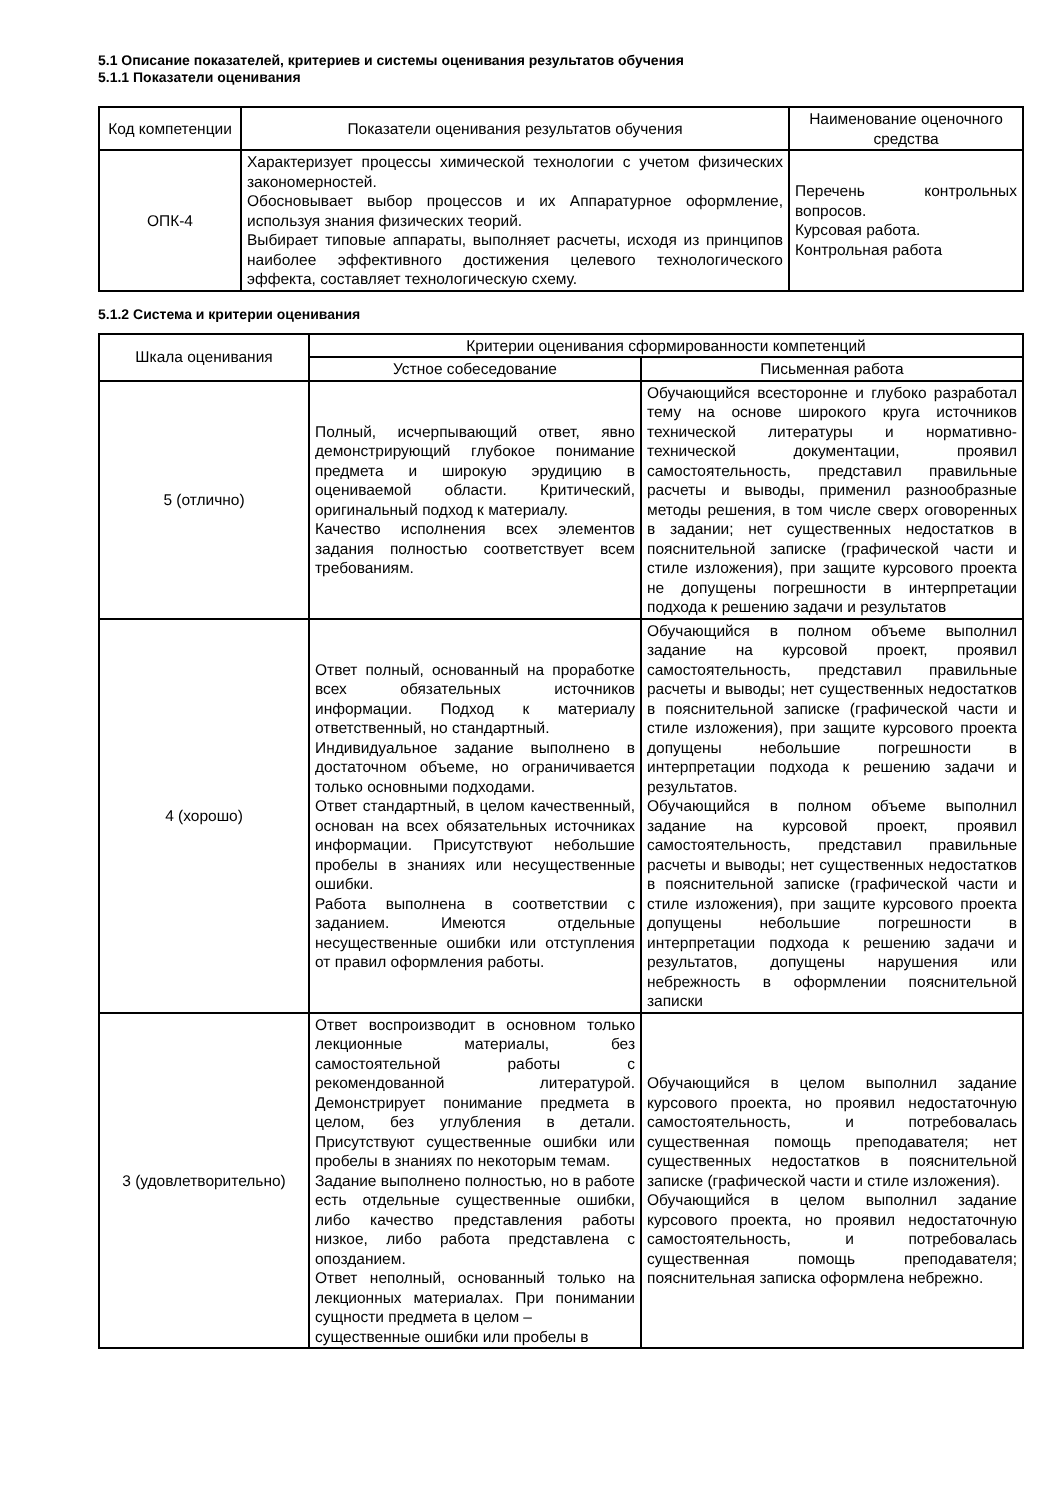5.1 Описание показателей, критериев и системы оценивания результатов обучения
5.1.1 Показатели оценивания
| Код компетенции | Показатели оценивания результатов обучения | Наименование оценочного средства |
| --- | --- | --- |
| ОПК-4 | Характеризует процессы химической технологии с учетом физических закономерностей. Обосновывает выбор процессов и их Аппаратурное оформление, используя знания физических теорий. Выбирает типовые аппараты, выполняет расчеты, исходя из принципов наиболее эффективного достижения целевого технологического эффекта, составляет технологическую схему. | Перечень контрольных вопросов. Курсовая работа. Контрольная работа |
5.1.2 Система и критерии оценивания
| Шкала оценивания | Критерии оценивания сформированности компетенций | |
| --- | --- | --- |
| | Устное собеседование | Письменная работа |
| 5 (отлично) | Полный, исчерпывающий ответ, явно демонстрирующий глубокое понимание предмета и широкую эрудицию в оцениваемой области. Критический, оригинальный подход к материалу. Качество исполнения всех элементов задания полностью соответствует всем требованиям. | Обучающийся всесторонне и глубоко разработал тему на основе широкого круга источников технической литературы и нормативно-технической документации, проявил самостоятельность, представил правильные расчеты и выводы, применил разнообразные методы решения, в том числе сверх оговоренных в задании; нет существенных недостатков в пояснительной записке (графической части и стиле изложения), при защите курсового проекта не допущены погрешности в интерпретации подхода к решению задачи и результатов |
| 4 (хорошо) | Ответ полный, основанный на проработке всех обязательных источников информации. Подход к материалу ответственный, но стандартный. Индивидуальное задание выполнено в достаточном объеме, но ограничивается только основными подходами. Ответ стандартный, в целом качественный, основан на всех обязательных источниках информации. Присутствуют небольшие пробелы в знаниях или несущественные ошибки. Работа выполнена в соответствии с заданием. Имеются отдельные несущественные ошибки или отступления от правил оформления работы. | Обучающийся в полном объеме выполнил задание на курсовой проект, проявил самостоятельность, представил правильные расчеты и выводы; нет существенных недостатков в пояснительной записке (графической части и стиле изложения), при защите курсового проекта допущены небольшие погрешности в интерпретации подхода к решению задачи и результатов. Обучающийся в полном объеме выполнил задание на курсовой проект, проявил самостоятельность, представил правильные расчеты и выводы; нет существенных недостатков в пояснительной записке (графической части и стиле изложения), при защите курсового проекта допущены небольшие погрешности в интерпретации подхода к решению задачи и результатов, допущены нарушения или небрежность в оформлении пояснительной записки |
| 3 (удовлетворительно) | Ответ воспроизводит в основном только лекционные материалы, без самостоятельной работы с рекомендованной литературой. Демонстрирует понимание предмета в целом, без углубления в детали. Присутствуют существенные ошибки или пробелы в знаниях по некоторым темам. Задание выполнено полностью, но в работе есть отдельные существенные ошибки, либо качество представления работы низкое, либо работа представлена с опозданием. Ответ неполный, основанный только на лекционных материалах. При понимании сущности предмета в целом – существенные ошибки или пробелы в | Обучающийся в целом выполнил задание курсового проекта, но проявил недостаточную самостоятельность, и потребовалась существенная помощь преподавателя; нет существенных недостатков в пояснительной записке (графической части и стиле изложения). Обучающийся в целом выполнил задание курсового проекта, но проявил недостаточную самостоятельность, и потребовалась существенная помощь преподавателя; пояснительная записка оформлена небрежно. |